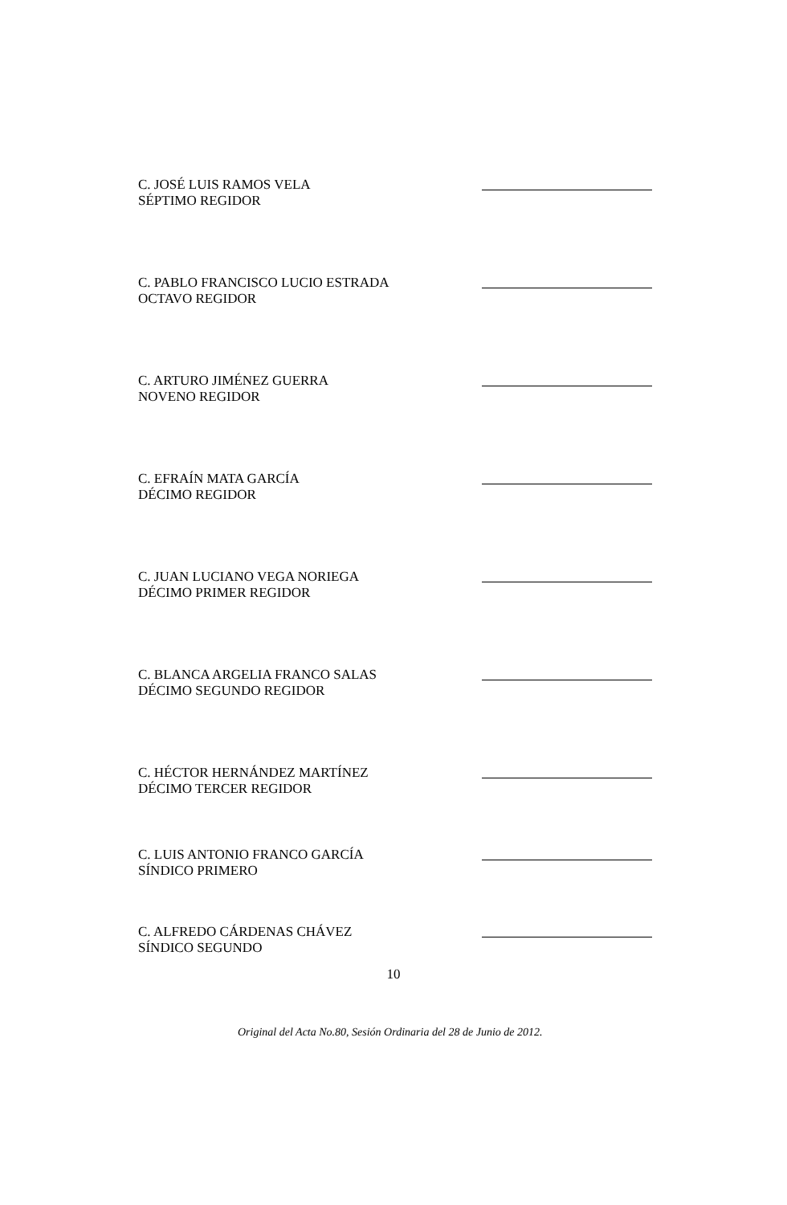C. JOSÉ LUIS RAMOS VELA
SÉPTIMO REGIDOR
C. PABLO FRANCISCO LUCIO ESTRADA
OCTAVO REGIDOR
C. ARTURO JIMÉNEZ GUERRA
NOVENO REGIDOR
C. EFRAÍN MATA GARCÍA
DÉCIMO REGIDOR
C. JUAN LUCIANO VEGA NORIEGA
DÉCIMO PRIMER REGIDOR
C. BLANCA ARGELIA FRANCO SALAS
DÉCIMO SEGUNDO REGIDOR
C. HÉCTOR HERNÁNDEZ MARTÍNEZ
DÉCIMO TERCER REGIDOR
C. LUIS ANTONIO FRANCO GARCÍA
SÍNDICO PRIMERO
C. ALFREDO CÁRDENAS CHÁVEZ
SÍNDICO SEGUNDO
10
Original del Acta No.80, Sesión Ordinaria del 28 de Junio de 2012.